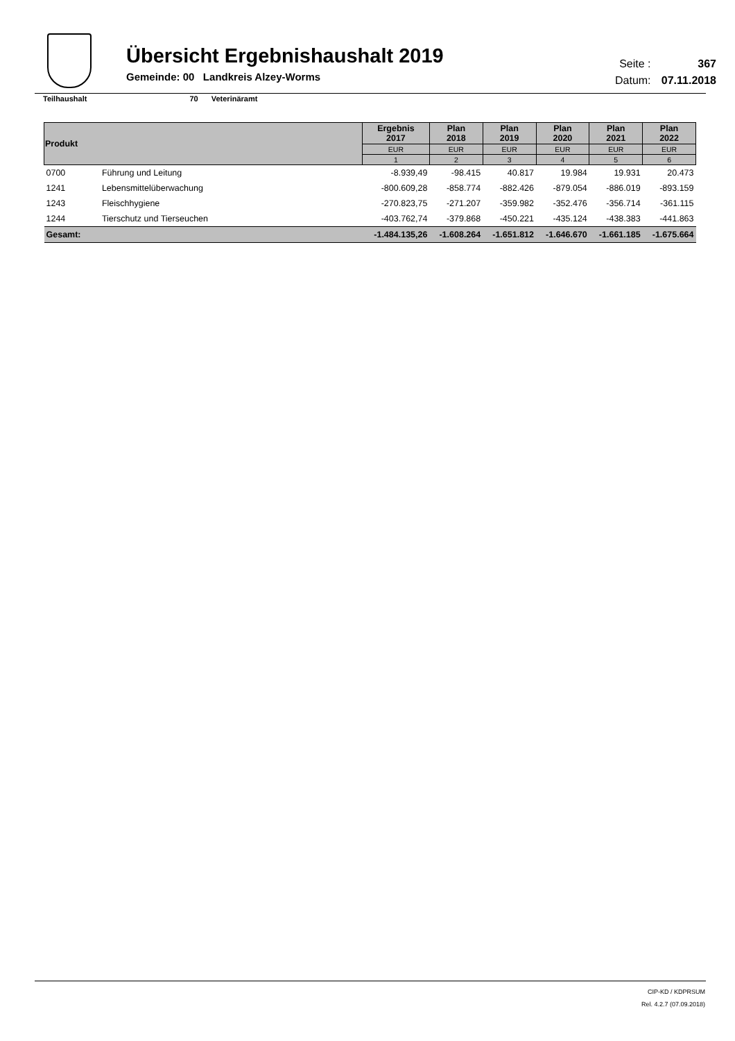Übersicht Ergebnishaushalt 2019
Gemeinde: 00 Landkreis Alzey-Worms
Seite : 367
Datum: 07.11.2018
Teilhaushalt 70 Veterinäramt
| Produkt | | Ergebnis 2017 | Plan 2018 | Plan 2019 | Plan 2020 | Plan 2021 | Plan 2022 |
| --- | --- | --- | --- | --- | --- | --- | --- |
| | | EUR | EUR | EUR | EUR | EUR | EUR |
| | | 1 | 2 | 3 | 4 | 5 | 6 |
| 0700 | Führung und Leitung | -8.939,49 | -98.415 | 40.817 | 19.984 | 19.931 | 20.473 |
| 1241 | Lebensmittelüberwachung | -800.609,28 | -858.774 | -882.426 | -879.054 | -886.019 | -893.159 |
| 1243 | Fleischhygiene | -270.823,75 | -271.207 | -359.982 | -352.476 | -356.714 | -361.115 |
| 1244 | Tierschutz und Tierseuchen | -403.762,74 | -379.868 | -450.221 | -435.124 | -438.383 | -441.863 |
| Gesamt: | | -1.484.135,26 | -1.608.264 | -1.651.812 | -1.646.670 | -1.661.185 | -1.675.664 |
CIP-KD / KDPRSUM
Rel. 4.2.7 (07.09.2018)